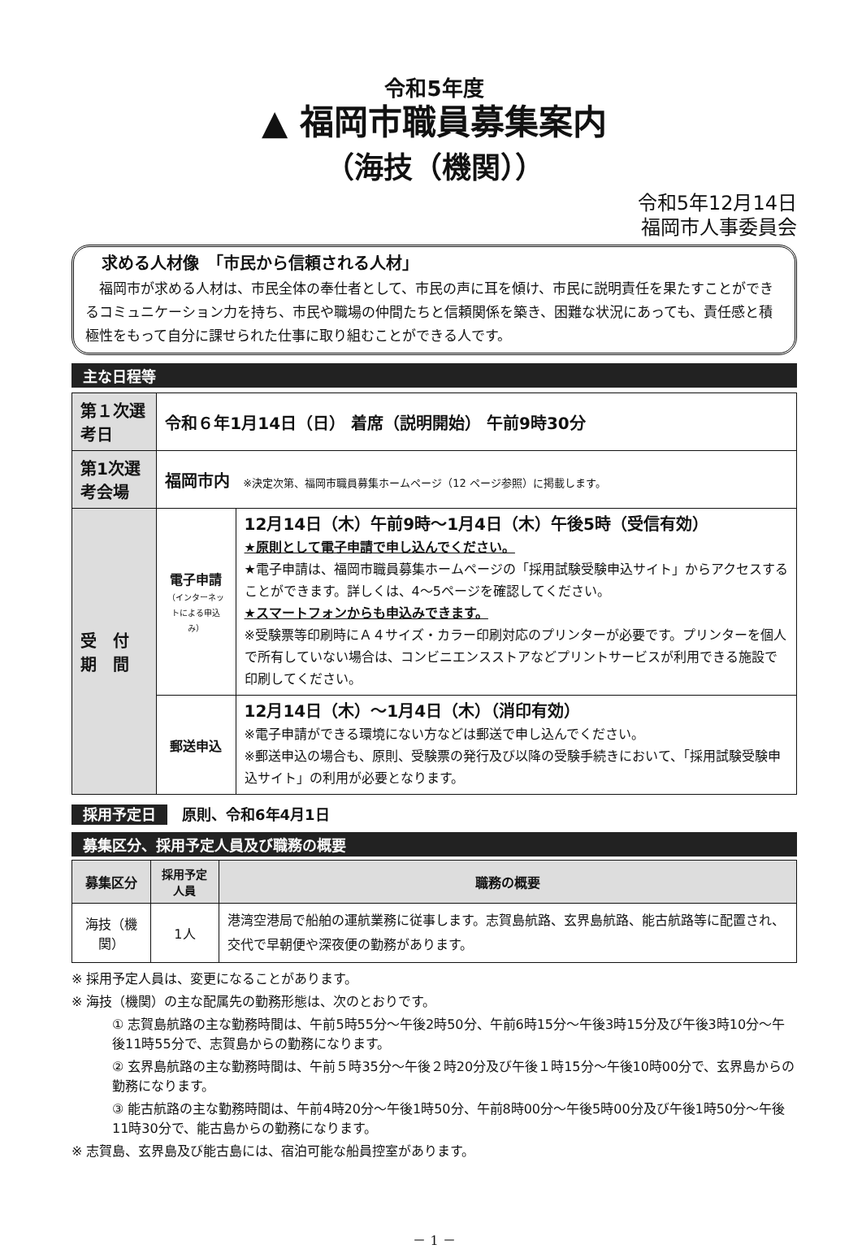令和5年度
▲ 福岡市職員募集案内
（海技（機関））
令和5年12月14日
福岡市人事委員会
求める人材像　「市民から信頼される人材」
　福岡市が求める人材は、市民全体の奉仕者として、市民の声に耳を傾け、市民に説明責任を果たすことができるコミュニケーション力を持ち、市民や職場の仲間たちと信頼関係を築き、困難な状況にあっても、責任感と積極性をもって自分に課せられた仕事に取り組むことができる人です。
主な日程等
| 第１次選考日 | 令和６年1月14日（日） 着席（説明開始） 午前9時30分 | |
| 第1次選考会場 | 福岡市内 ※決定次第、福岡市職員募集ホームページ（12 ページ参照）に掲載します。 | |
| 受 付 期 間 | 電子申請 （インターネットによる申込み） | 12月14日（木）午前9時～1月4日（木）午後5時（受信有効） ★原則として電子申請で申し込んでください。 ★電子申請は、福岡市職員募集ホームページの「採用試験受験申込サイト」からアクセスすることができます。詳しくは、4～5ページを確認してください。 ★スマートフォンからも申込みできます。 ※受験票等印刷時にＡ４サイズ・カラー印刷対応のプリンターが必要です。プリンターを個人で所有していない場合は、コンビニエンスストアなどプリントサービスが利用できる施設で印刷してください。 |
| | 郵送申込 | 12月14日（木）～1月4日（木）（消印有効） ※電子申請ができる環境にない方などは郵送で申し込んでください。 ※郵送申込の場合も、原則、受験票の発行及び以降の受験手続きにおいて、「採用試験受験申込サイト」の利用が必要となります。 |
採用予定日　原則、令和6年4月1日
募集区分、採用予定人員及び職務の概要
| 募集区分 | 採用予定人員 | 職務の概要 |
| --- | --- | --- |
| 海技（機関） | 1人 | 港湾空港局で船舶の運航業務に従事します。志賀島航路、玄界島航路、能古航路等に配置され、交代で早朝便や深夜便の勤務があります。 |
※ 採用予定人員は、変更になることがあります。
※ 海技（機関）の主な配属先の勤務形態は、次のとおりです。
① 志賀島航路の主な勤務時間は、午前5時55分～午後2時50分、午前6時15分～午後3時15分及び午後3時10分～午後11時55分で、志賀島からの勤務になります。
② 玄界島航路の主な勤務時間は、午前５時35分～午後２時20分及び午後１時15分～午後10時00分で、玄界島からの勤務になります。
③ 能古航路の主な勤務時間は、午前4時20分～午後1時50分、午前8時00分～午後5時00分及び午後1時50分～午後11時30分で、能古島からの勤務になります。
※ 志賀島、玄界島及び能古島には、宿泊可能な船員控室があります。
－ 1 －